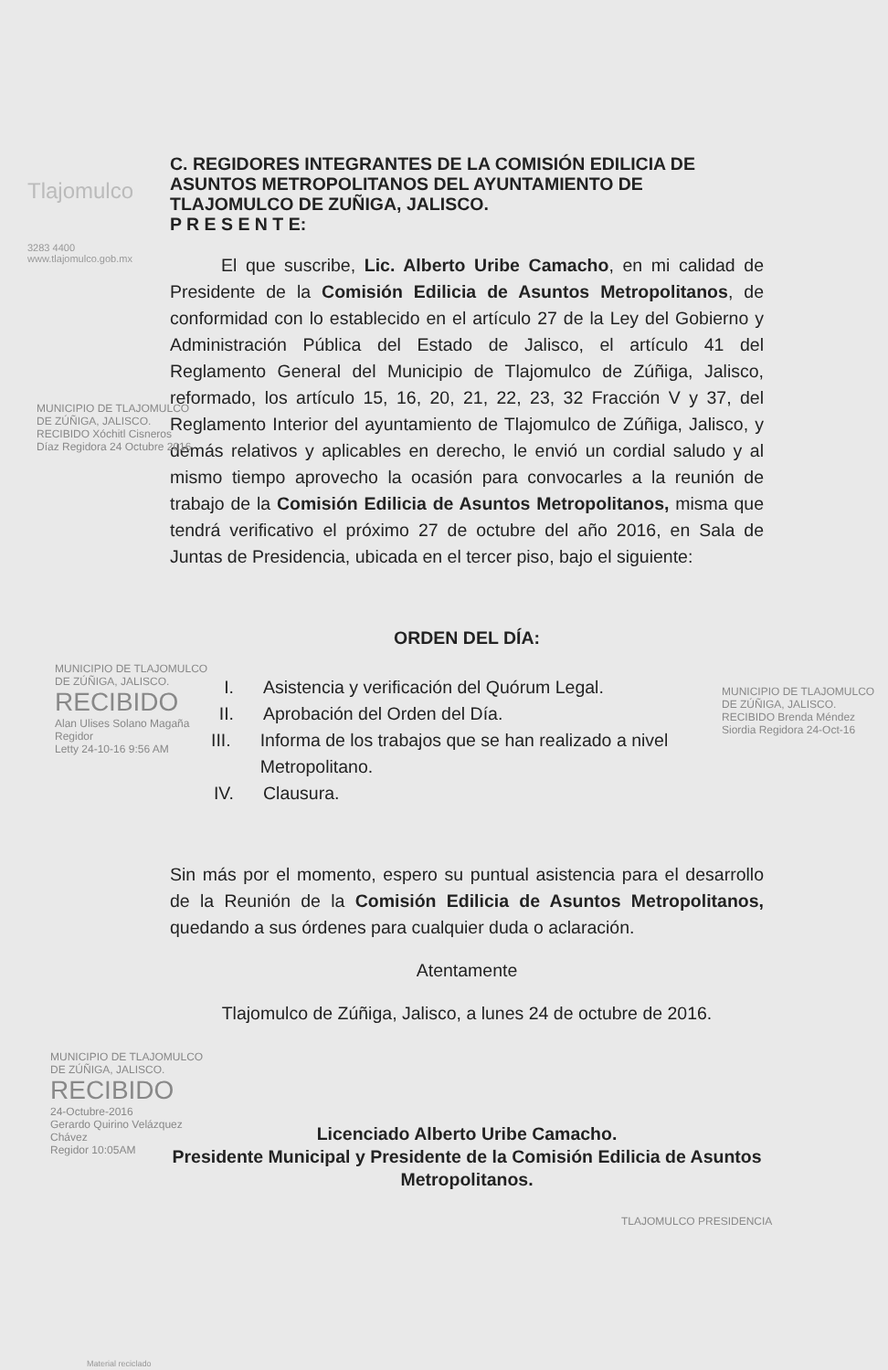Tlajomulco
3283 4400
www.tlajomulco.gob.mx
C. REGIDORES INTEGRANTES DE LA COMISIÓN EDILICIA DE ASUNTOS METROPOLITANOS DEL AYUNTAMIENTO DE TLAJOMULCO DE ZUÑIGA, JALISCO.
P R E S E N T E:
El que suscribe, Lic. Alberto Uribe Camacho, en mi calidad de Presidente de la Comisión Edilicia de Asuntos Metropolitanos, de conformidad con lo establecido en el artículo 27 de la Ley del Gobierno y Administración Pública del Estado de Jalisco, el artículo 41 del Reglamento General del Municipio de Tlajomulco de Zúñiga, Jalisco, reformado, los artículo 15, 16, 20, 21, 22, 23, 32 Fracción V y 37, del Reglamento Interior del ayuntamiento de Tlajomulco de Zúñiga, Jalisco, y demás relativos y aplicables en derecho, le envió un cordial saludo y al mismo tiempo aprovecho la ocasión para convocarles a la reunión de trabajo de la Comisión Edilicia de Asuntos Metropolitanos, misma que tendrá verificativo el próximo 27 de octubre del año 2016, en Sala de Juntas de Presidencia, ubicada en el tercer piso, bajo el siguiente:
ORDEN DEL DÍA:
I. Asistencia y verificación del Quórum Legal.
II. Aprobación del Orden del Día.
III. Informa de los trabajos que se han realizado a nivel Metropolitano.
IV. Clausura.
Sin más por el momento, espero su puntual asistencia para el desarrollo de la Reunión de la Comisión Edilicia de Asuntos Metropolitanos, quedando a sus órdenes para cualquier duda o aclaración.
Atentamente
Tlajomulco de Zúñiga, Jalisco, a lunes 24 de octubre de 2016.
Licenciado Alberto Uribe Camacho.
Presidente Municipal y Presidente de la Comisión Edilicia de Asuntos Metropolitanos.
MUNICIPIO DE TLAJOMULCO
DE ZÚÑIGA, JALISCO.
RECIBIDO
Alan Ulises Solano Magaña
Regidor
Letty 24-10-16 9:56 AM
MUNICIPIO DE TLAJOMULCO
DE ZÚÑIGA, JALISCO.
RECIBIDO
24-Octubre-2016
Gerardo Quirino Velázquez Chávez
Regidor 10:05AM
MUNICIPIO DE TLAJOMULCO DE ZÚÑIGA, JALISCO. RECIBIDO Xóchitl Cisneros Díaz Regidora 24 Octubre 2016
MUNICIPIO DE TLAJOMULCO DE ZÚÑIGA, JALISCO. RECIBIDO Brenda Méndez Siordia Regidora 24-Oct-16
TLAJOMULCO PRESIDENCIA
Material reciclado